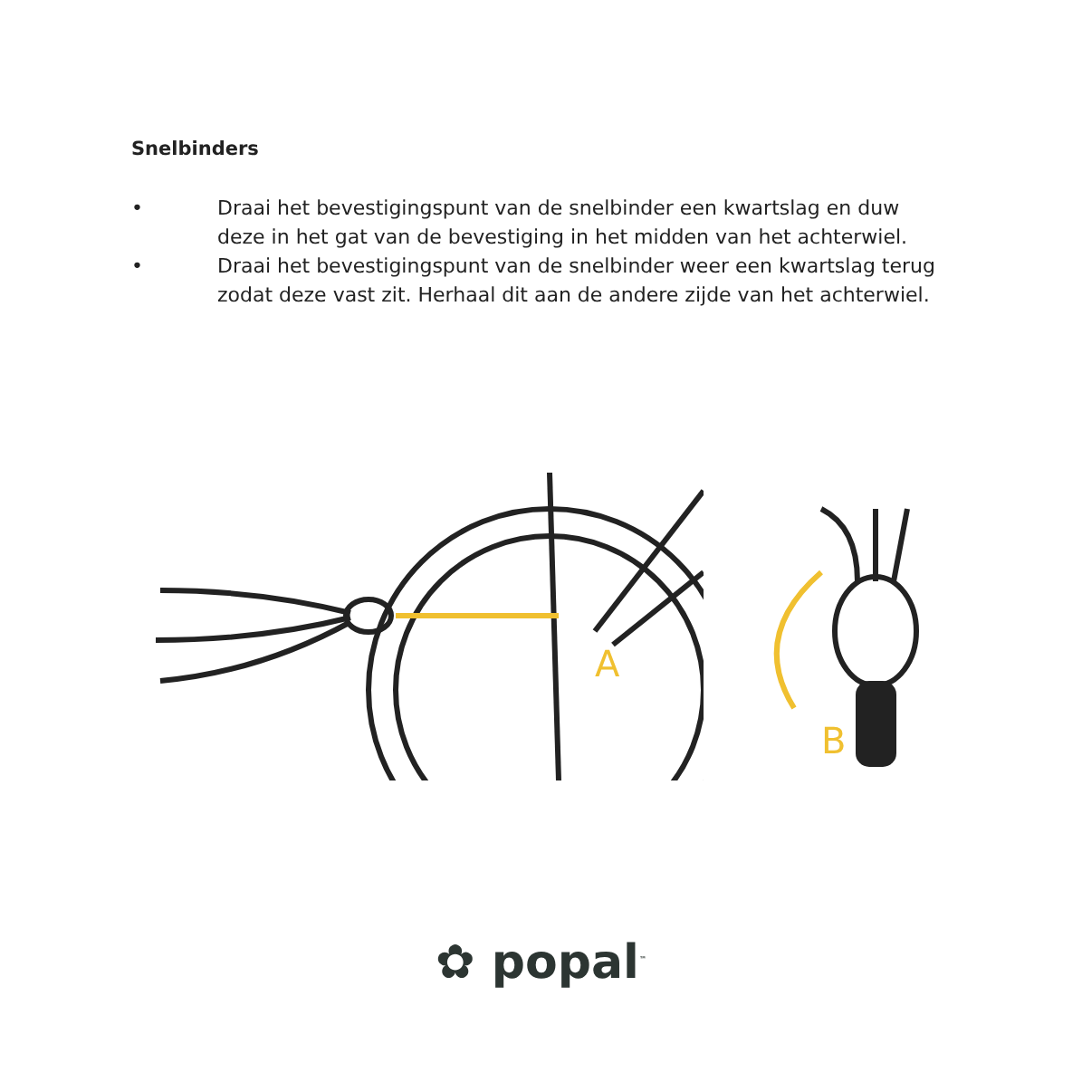Snelbinders
• Draai het bevestigingspunt van de snelbinder een kwartslag en duw deze in het gat van de bevestiging in het midden van het achterwiel.
• Draai het bevestigingspunt van de snelbinder weer een kwartslag terug zodat deze vast zit. Herhaal dit aan de andere zijde van het achterwiel.
A
B
✿ popal<sup>™</sup>